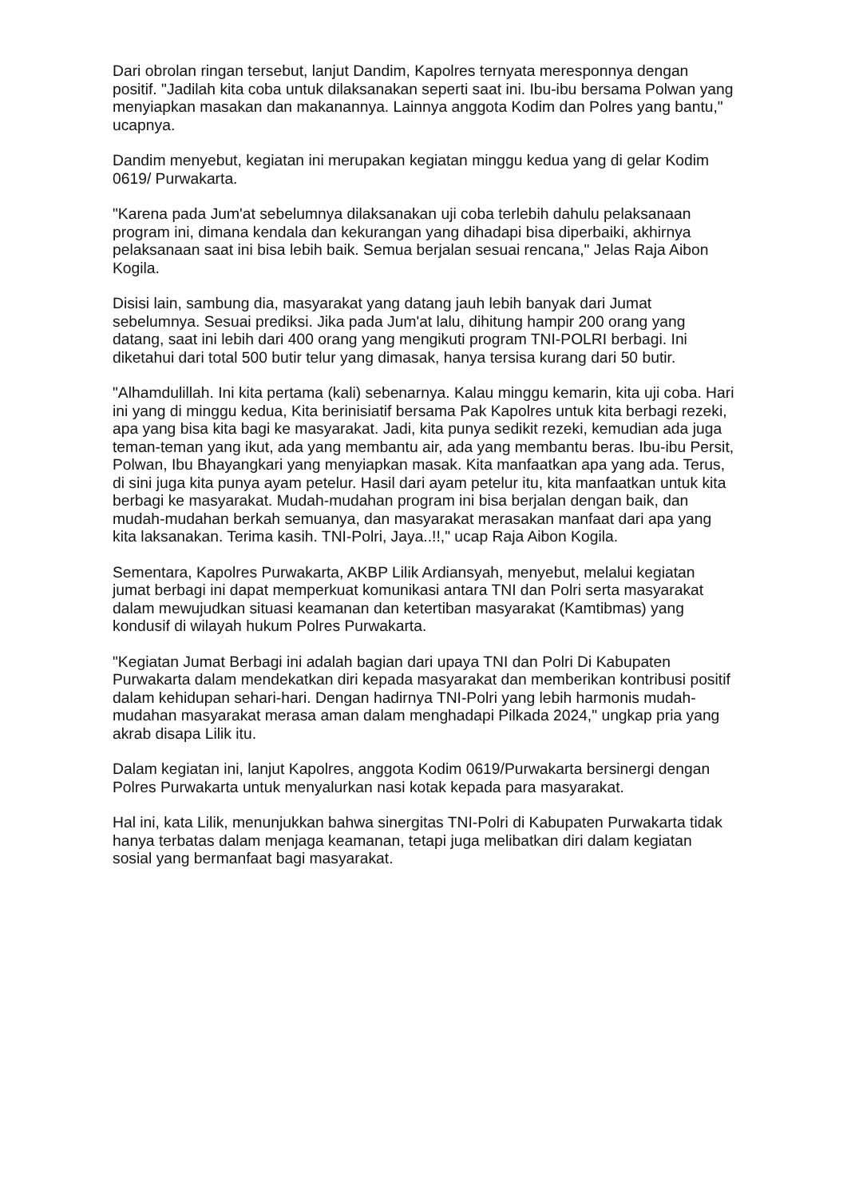Dari obrolan ringan tersebut, lanjut Dandim, Kapolres ternyata meresponnya dengan positif. "Jadilah kita coba untuk dilaksanakan seperti saat ini. Ibu-ibu bersama Polwan yang menyiapkan masakan dan makanannya. Lainnya anggota Kodim dan Polres yang bantu," ucapnya.
Dandim menyebut, kegiatan ini merupakan kegiatan minggu kedua yang di gelar Kodim 0619/ Purwakarta.
"Karena pada Jum'at sebelumnya dilaksanakan uji coba terlebih dahulu pelaksanaan program ini, dimana kendala dan kekurangan yang dihadapi bisa diperbaiki, akhirnya pelaksanaan saat ini bisa lebih baik. Semua berjalan sesuai rencana," Jelas Raja Aibon Kogila.
Disisi lain, sambung dia, masyarakat yang datang jauh lebih banyak dari Jumat sebelumnya. Sesuai prediksi. Jika pada Jum'at lalu, dihitung hampir 200 orang yang datang, saat ini lebih dari 400 orang yang mengikuti program TNI-POLRI berbagi. Ini diketahui dari total 500 butir telur yang dimasak, hanya tersisa kurang dari 50 butir.
"Alhamdulillah. Ini kita pertama (kali) sebenarnya. Kalau minggu kemarin, kita uji coba. Hari ini yang di minggu kedua, Kita berinisiatif bersama Pak Kapolres untuk kita berbagi rezeki, apa yang bisa kita bagi ke masyarakat. Jadi, kita punya sedikit rezeki, kemudian ada juga teman-teman yang ikut, ada yang membantu air, ada yang membantu beras. Ibu-ibu Persit, Polwan, Ibu Bhayangkari yang menyiapkan masak. Kita manfaatkan apa yang ada. Terus, di sini juga kita punya ayam petelur. Hasil dari ayam petelur itu, kita manfaatkan untuk kita berbagi ke masyarakat. Mudah-mudahan program ini bisa berjalan dengan baik, dan mudah-mudahan berkah semuanya, dan masyarakat merasakan manfaat dari apa yang kita laksanakan. Terima kasih. TNI-Polri, Jaya..!!," ucap Raja Aibon Kogila.
Sementara, Kapolres Purwakarta, AKBP Lilik Ardiansyah, menyebut, melalui kegiatan jumat berbagi ini dapat memperkuat komunikasi antara TNI dan Polri serta masyarakat dalam mewujudkan situasi keamanan dan ketertiban masyarakat (Kamtibmas) yang kondusif di wilayah hukum Polres Purwakarta.
"Kegiatan Jumat Berbagi ini adalah bagian dari upaya TNI dan Polri Di Kabupaten Purwakarta dalam mendekatkan diri kepada masyarakat dan memberikan kontribusi positif dalam kehidupan sehari-hari. Dengan hadirnya TNI-Polri yang lebih harmonis mudah-mudahan masyarakat merasa aman dalam menghadapi Pilkada 2024," ungkap pria yang akrab disapa Lilik itu.
Dalam kegiatan ini, lanjut Kapolres, anggota Kodim 0619/Purwakarta bersinergi dengan Polres Purwakarta untuk menyalurkan nasi kotak kepada para masyarakat.
Hal ini, kata Lilik, menunjukkan bahwa sinergitas TNI-Polri di Kabupaten Purwakarta tidak hanya terbatas dalam menjaga keamanan, tetapi juga melibatkan diri dalam kegiatan sosial yang bermanfaat bagi masyarakat.